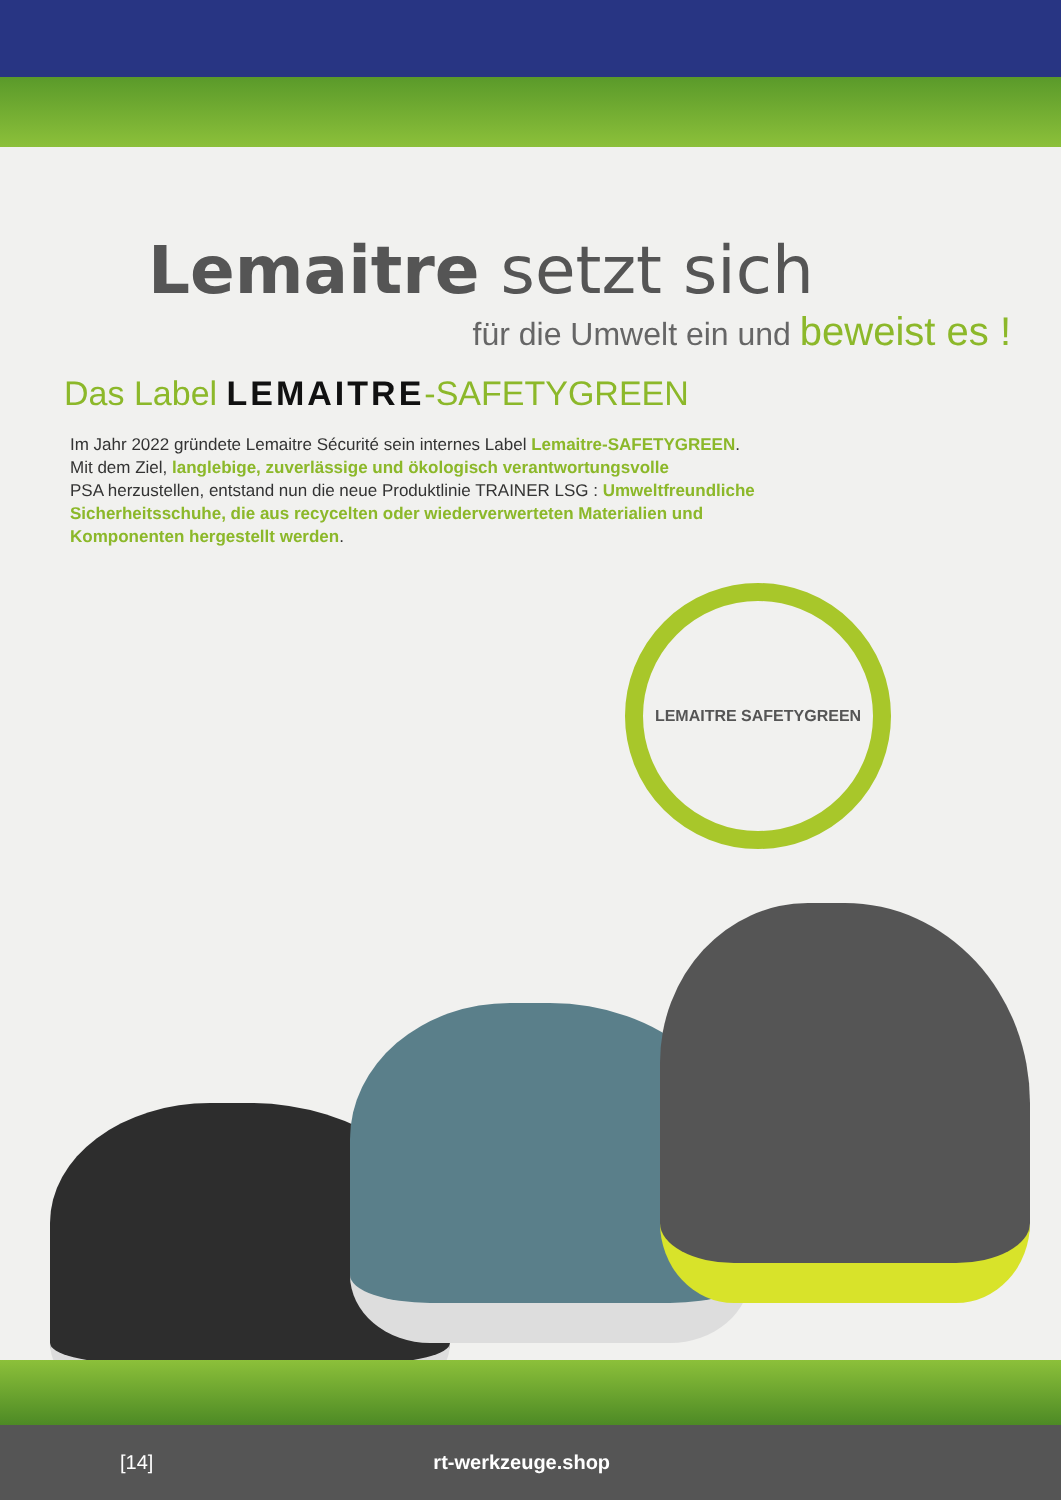Lemaitre setzt sich
für die Umwelt ein und beweist es !
Das Label LEMAITRE-SAFETYGREEN
Im Jahr 2022 gründete Lemaitre Sécurité sein internes Label Lemaitre-SAFETYGREEN.
Mit dem Ziel, langlebige, zuverlässige und ökologisch verantwortungsvolle
PSA herzustellen, entstand nun die neue Produktlinie TRAINER LSG : Umweltfreundliche Sicherheitsschuhe, die aus recycelten oder wiederverwerteten Materialien und Komponenten hergestellt werden.
LEMAITRE SAFETYGREEN
[14] rt-werkzeuge.shop